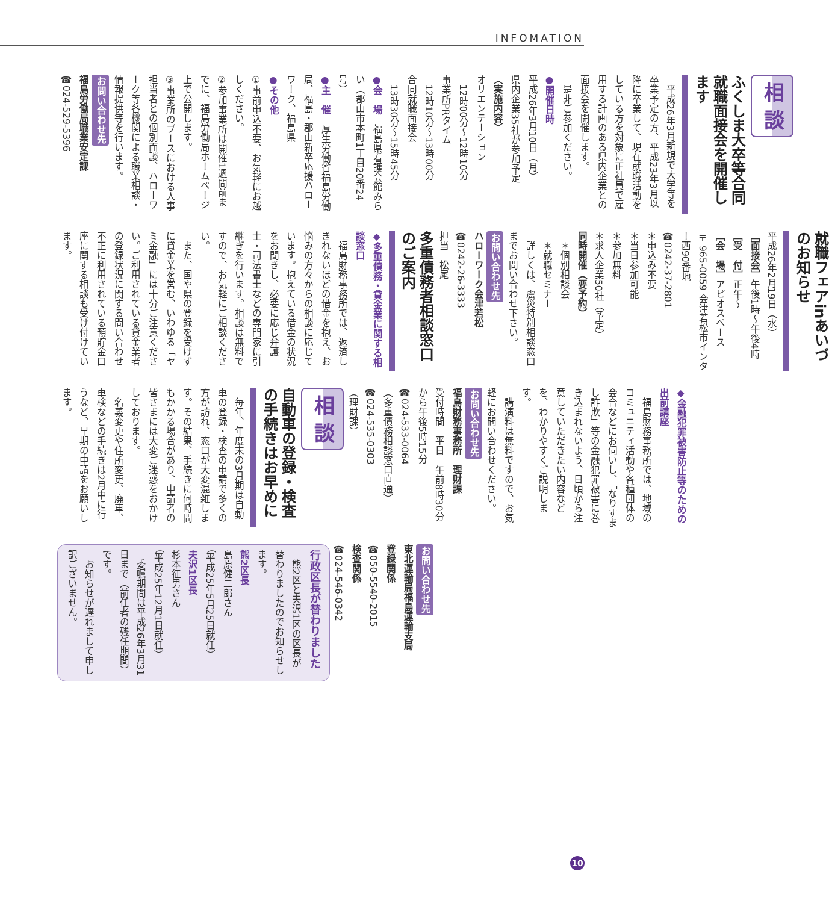INFOMATION
相 談
ふくしま大卒等合同就職面接会を開催します
　平成26年3月新規で大学等を卒業予定の方、平成23年3月以降に卒業して、現在就職活動をしている方を対象に正社員で雇用する計画のある県内企業との面接会を開催します。
　是非ご参加ください。
●開催日時
平成26年3月10日（月）
県内企業35社が参加予定
〈実施内容〉
オリエンテーション
　12時00分～12時10分
事業所PRタイム
　12時10分～13時00分
合同就職面接会
　13時30分～15時45分
●会　場　福島県看護会館みらい（郡山市本町1丁目20番24号）
●主　催　厚生労働省福島労働局、福島・郡山新卒応援ハローワーク、福島県
●その他
①事前申込不要、お気軽にお越しください。
②参加事業所は開催1週間前までに、福島労働局ホームページ上で公開します。
③事業所のブースにおける人事担当者との個別面談、ハローワーク等各機関による職業相談・情報提供等を行います。
お問い合わせ先
福島労働局職業安定課
☎024-529-5396
就職フェアinあいづのお知らせ
平成26年2月19日（水）
［面接会］午後1時～午後4時
［受　付］正午～
［会　場］アピオスペース
〒965-0059 会津若松市インター西90番地
☎0242-37-2801
＊申込み不要
＊当日参加可能
＊参加無料
＊求人企業50社（予定）
同時開催（要予約）
　＊個別相談会
　＊就職セミナー
　詳しくは、震災特別相談窓口までお問い合わせ下さい。
お問い合わせ先
ハローワーク会津若松
☎0242-26-3333
担当　松尾
多重債務者相談窓口のご案内
◆多重債務・貸金業に関する相談窓口
　福島財務事務所では、返済しきれないほどの借金を抱え、お悩みの方々からの相談に応じています。抱えている借金の状況をお聞きし、必要に応じ弁護士・司法書士などの専門家に引継ぎを行います。相談は無料ですので、お気軽にご相談ください。
　また、国や県の登録を受けずに貸金業を営む、いわゆる「ヤミ金融」には十分ご注意ください。ご利用されている貸金業者の登録状況に関する問い合わせ不正に利用されている預貯金口座に関する相談も受け付けています。
◆金融犯罪被害防止等のための出前講座
　福島財務事務所では、地域のコミュニティ活動や各種団体の会合などにお伺いし、「なりすまし詐欺」等の金融犯罪被害に巻き込まれないよう、日頃から注意していただきたい内容などを、わかりやすくご説明します。
　講演料は無料ですので、お気軽にお問い合わせください。
お問い合わせ先
福島財務事務所　理財課
受付時間　平日　午前8時30分から午後5時15分
☎024-533-0064
（多重債務相談窓口直通）
☎024-535-0303
（理財課）
相 談
自動車の登録・検査の手続きはお早めに
　毎年、年度末の3月期は自動車の登録・検査の申請で多くの方が訪れ、窓口が大変混雑します。その結果、手続きに何時間もかかる場合があり、申請者の皆さまには大変ご迷惑をおかけしております。
　名義変更や住所変更、廃車、車検などの手続きは2月中に行うなど、早期の申請をお願いします。
お問い合わせ先
東北運輸局福島運輸支局
登録関係
☎050-5540-2015
検査関係
☎024-546-0342
行政区長が替わりました
　熊2区と夫沢1区の区長が替わりましたのでお知らせします。
熊2区長
島原健二郎さん
（平成25年5月25日就任）
夫沢1区長
杉本征男さん
（平成25年12月1日就任）
　委嘱期間は平成26年3月31日まで（前任者の残任期間）です。
　お知らせが遅れまして申し訳ございません。
10